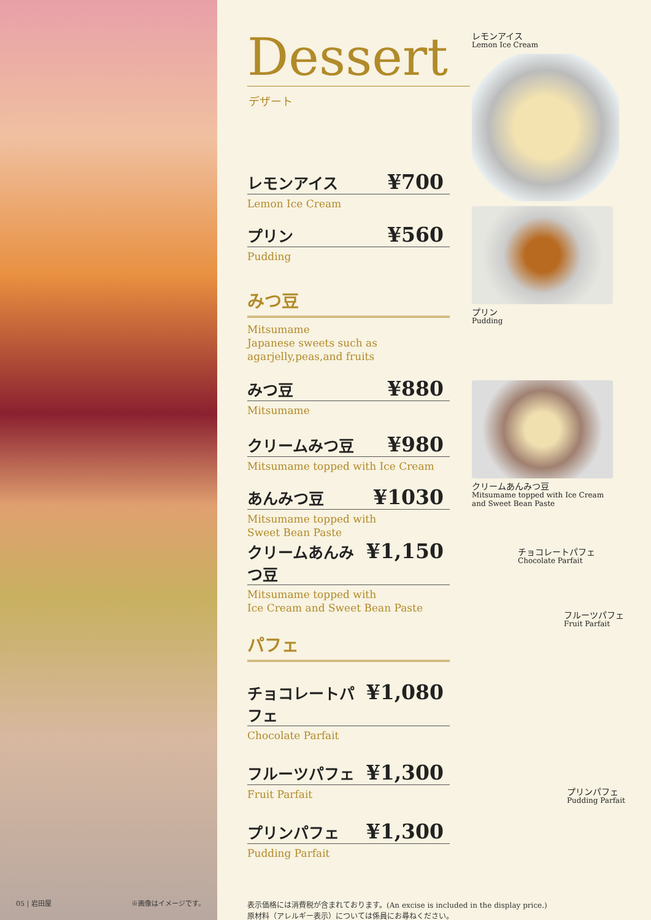05 | 岩田屋 ※画像はイメージです。
Dessert
デザート
レモンアイス ¥700
Lemon Ice Cream
プリン ¥560
Pudding
みつ豆
Mitsumame
Japanese sweets such as
agarjelly,peas,and fruits
みつ豆 ¥880
Mitsumame
クリームみつ豆 ¥980
Mitsumame topped with Ice Cream
あんみつ豆 ¥1030
Mitsumame topped with
Sweet Bean Paste
クリームあんみつ豆 ¥1,150
Mitsumame topped with
Ice Cream and Sweet Bean Paste
パフェ
チョコレートパフェ ¥1,080
Chocolate Parfait
フルーツパフェ ¥1,300
Fruit Parfait
プリンパフェ ¥1,300
Pudding Parfait
表示価格には消費税が含まれております。(An excise is included in the display price.)
原材料（アレルギー表示）については係員にお尋ねください。
レモンアイス
Lemon Ice Cream
プリン
Pudding
クリームあんみつ豆
Mitsumame topped with Ice Cream
and Sweet Bean Paste
チョコレートパフェ
Chocolate Parfait
フルーツパフェ
Fruit Parfait
プリンパフェ
Pudding Parfait